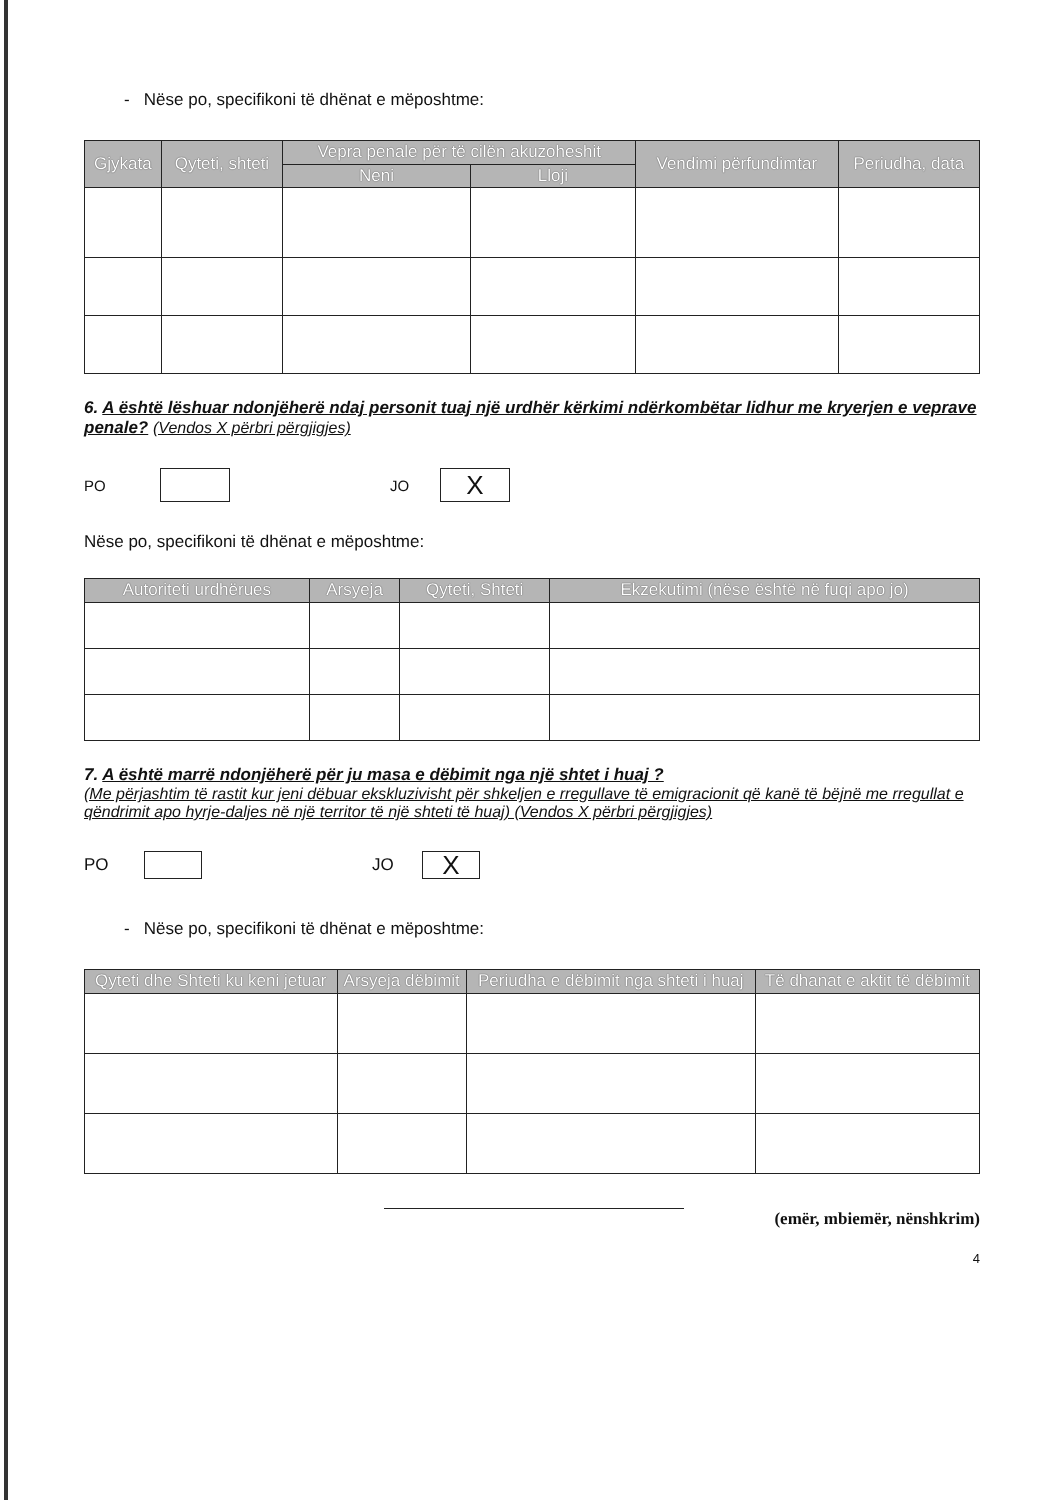- Nëse po, specifikoni të dhënat e mëposhtme:
| Gjykata | Qyteti, shteti | Vepra penale për të cilën akuzoheshit | | Vendimi përfundimtar | Periudha, data |
| --- | --- | --- | --- | --- | --- |
| | | Neni | Lloji | | |
6. A është lëshuar ndonjëherë ndaj personit tuaj një urdhër kërkimi ndërkombëtar lidhur me kryerjen e veprave penale? (Vendos X përbri përgjigjes)
PO JO X
Nëse po, specifikoni të dhënat e mëposhtme:
| Autoriteti urdhërues | Arsyeja | Qyteti, Shteti | Ekzekutimi (nëse është në fuqi apo jo) |
| --- | --- | --- | --- |
7. A është marrë ndonjëherë për ju masa e dëbimit nga një shtet i huaj ?
(Me përjashtim të rastit kur jeni dëbuar ekskluzivisht për shkeljen e rregullave të emigracionit që kanë të bëjnë me rregullat e qëndrimit apo hyrje-daljes në një territor të një shteti të huaj) (Vendos X përbri përgjigjes)
PO JO X
- Nëse po, specifikoni të dhënat e mëposhtme:
| Qyteti dhe Shteti ku keni jetuar | Arsyeja dëbimit | Periudha e dëbimit nga shteti i huaj | Të dhanat e aktit të dëbimit |
| --- | --- | --- | --- |
(emër, mbiemër, nënshkrim)
4